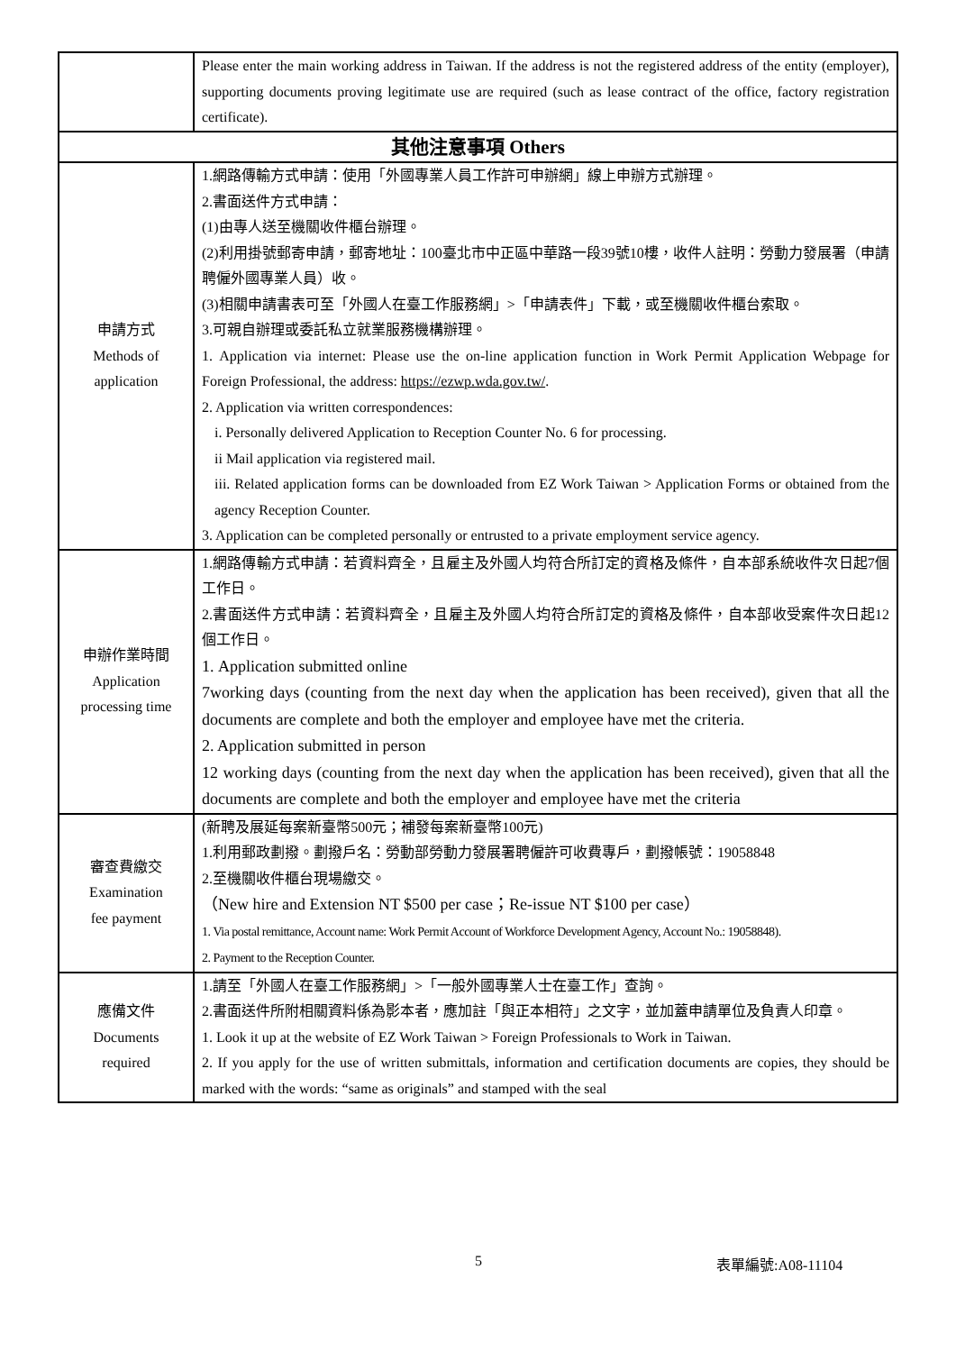| | Please enter the main working address in Taiwan. If the address is not the registered address of the entity (employer), supporting documents proving legitimate use are required (such as lease contract of the office, factory registration certificate). |
| 其他注意事項 Others | |
| 申請方式 Methods of application | 1.網路傳輸方式申請：使用「外國專業人員工作許可申辦網」線上申辦方式辦理。 2.書面送件方式申請： (1)由專人送至機關收件櫃台辦理。 (2)利用掛號郵寄申請，郵寄地址：100臺北市中正區中華路一段39號10樓，收件人註明：勞動力發展署（申請聘僱外國專業人員）收。 (3)相關申請書表可至「外國人在臺工作服務網」>「申請表件」下載，或至機關收件櫃台索取。 3.可親自辦理或委託私立就業服務機構辦理。 1. Application via internet: Please use the on-line application function in Work Permit Application Webpage for Foreign Professional, the address: https://ezwp.wda.gov.tw/ . 2. Application via written correspondences: i. Personally delivered Application to Reception Counter No. 6 for processing. ii Mail application via registered mail. iii. Related application forms can be downloaded from EZ Work Taiwan > Application Forms or obtained from the agency Reception Counter. 3. Application can be completed personally or entrusted to a private employment service agency. |
| 申辦作業時間 Application processing time | 1.網路傳輸方式申請：若資料齊全，且雇主及外國人均符合所訂定的資格及條件，自本部系統收件次日起7個工作日。 2.書面送件方式申請：若資料齊全，且雇主及外國人均符合所訂定的資格及條件，自本部收受案件次日起12個工作日。 1. Application submitted online 7working days (counting from the next day when the application has been received), given that all the documents are complete and both the employer and employee have met the criteria. 2. Application submitted in person 12 working days (counting from the next day when the application has been received), given that all the documents are complete and both the employer and employee have met the criteria |
| 審查費繳交 Examination fee payment | (新聘及展延每案新臺幣500元；補發每案新臺幣100元) 1.利用郵政劃撥。劃撥戶名：勞動部勞動力發展署聘僱許可收費專戶，劃撥帳號：19058848 2.至機關收件櫃台現場繳交。 （New hire and Extension NT $500 per case；Re-issue NT $100 per case） 1. Via postal remittance, Account name: Work Permit Account of Workforce Development Agency, Account No.: 19058848). 2. Payment to the Reception Counter. |
| 應備文件 Documents required | 1.請至「外國人在臺工作服務網」>「一般外國專業人士在臺工作」查詢。 2.書面送件所附相關資料係為影本者，應加註「與正本相符」之文字，並加蓋申請單位及負責人印章。 1. Look it up at the website of EZ Work Taiwan > Foreign Professionals to Work in Taiwan. 2. If you apply for the use of written submittals, information and certification documents are copies, they should be marked with the words: “same as originals” and stamped with the seal |
5 表單編號:A08-11104